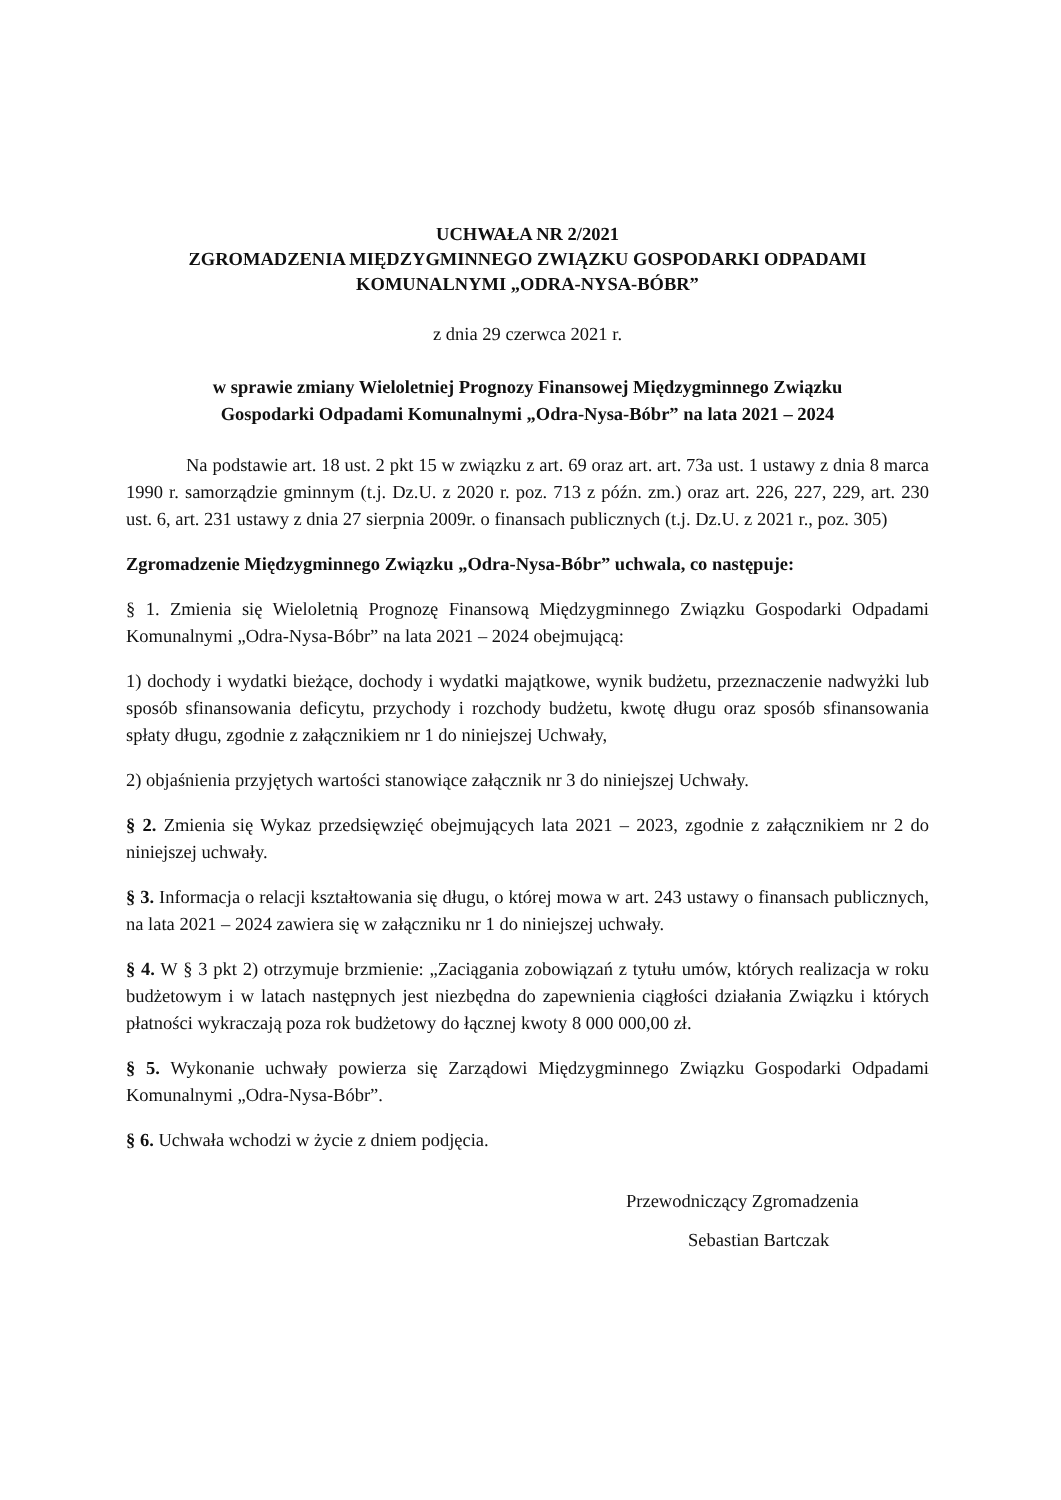UCHWAŁA NR 2/2021
ZGROMADZENIA MIĘDZYGMINNEGO ZWIĄZKU GOSPODARKI ODPADAMI
KOMUNALNYMI „ODRA-NYSA-BÓBR”
z dnia 29 czerwca 2021 r.
w sprawie zmiany Wieloletniej Prognozy Finansowej Międzygminnego Związku
Gospodarki Odpadami Komunalnymi „Odra-Nysa-Bóbr” na lata 2021 – 2024
Na podstawie art. 18 ust. 2 pkt 15 w związku z art. 69 oraz art. art. 73a ust. 1 ustawy z dnia 8 marca 1990 r. samorządzie gminnym (t.j. Dz.U. z 2020 r. poz. 713 z późn. zm.) oraz art. 226, 227, 229, art. 230 ust. 6, art. 231 ustawy z dnia 27 sierpnia 2009r. o finansach publicznych (t.j. Dz.U. z 2021 r., poz. 305)
Zgromadzenie Międzygminnego Związku „Odra-Nysa-Bóbr” uchwala, co następuje:
§ 1. Zmienia się Wieloletnią Prognozę Finansową Międzygminnego Związku Gospodarki Odpadami Komunalnymi „Odra-Nysa-Bóbr” na lata 2021 – 2024 obejmującą:
1) dochody i wydatki bieżące, dochody i wydatki majątkowe, wynik budżetu, przeznaczenie nadwyżki lub sposób sfinansowania deficytu, przychody i rozchody budżetu, kwotę długu oraz sposób sfinansowania spłaty długu, zgodnie z załącznikiem nr 1 do niniejszej Uchwały,
2) objaśnienia przyjętych wartości stanowiące załącznik nr 3 do niniejszej Uchwały.
§ 2. Zmienia się Wykaz przedsięwzięć obejmujących lata 2021 – 2023, zgodnie z załącznikiem nr 2 do niniejszej uchwały.
§ 3. Informacja o relacji kształtowania się długu, o której mowa w art. 243 ustawy o finansach publicznych, na lata 2021 – 2024 zawiera się w załączniku nr 1 do niniejszej uchwały.
§ 4. W § 3 pkt 2) otrzymuje brzmienie: „Zaciągania zobowiązań z tytułu umów, których realizacja w roku budżetowym i w latach następnych jest niezbędna do zapewnienia ciągłości działania Związku i których płatności wykraczają poza rok budżetowy do łącznej kwoty 8 000 000,00 zł.
§ 5. Wykonanie uchwały powierza się Zarządowi Międzygminnego Związku Gospodarki Odpadami Komunalnymi „Odra-Nysa-Bóbr”.
§ 6. Uchwała wchodzi w życie z dniem podjęcia.
Przewodniczący Zgromadzenia
Sebastian Bartczak